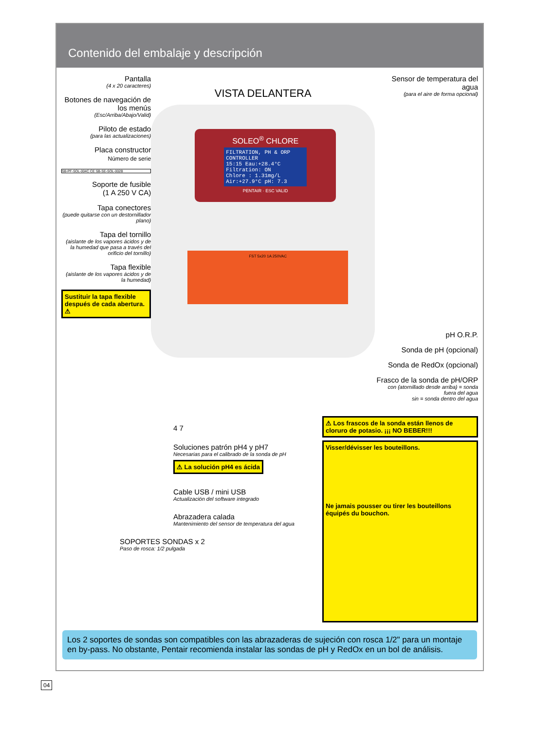Contenido del embalaje y descripción
Pantalla
(4 x 20 caracteres)
Botones de navegación de los menús
(Esc/Arriba/Abajo/Valid)
Piloto de estado
(para las actualizaciones)
Placa constructor
Número de serie
SB-PF-SOL-004C CE SB-SE-SOL-002B
Soporte de fusible
(1 A 250 V CA)
Tapa conectores
(puede quitarse con un destornillador plano)
Tapa del tornillo
(aislante de los vapores ácidos y de la humedad que pasa a través del orificio del tornillo)
Tapa flexible
(aislante de los vapores ácidos y de la humedad)
Sustituir la tapa flexible después de cada abertura. ⚠
VISTA DELANTERA
SOLEO<sup>®</sup> CHLORE
FILTRATION, PH & ORP CONTROLLER
15:15 Eau:+28.4°C
Filtration: ON
Chlore : 1.31mg/L
Air:+27.9°C pH: 7.3
PENTAIR · ESC VALID
FST 5x20 1A 250VAC
Sensor de temperatura del agua
(para el aire de forma opcional)
pH O.R.P.
Sonda de pH (opcional)
Sonda de RedOx (opcional)
Frasco de la sonda de pH/ORP
con (atornillado desde arriba) = sonda fuera del agua
sin = sonda dentro del agua
4 7
Soluciones patrón pH4 y pH7
Necesarias para el calibrado de la sonda de pH
⚠ La solución pH4 es ácida
Cable USB / mini USB
Actualización del software integrado
Abrazadera calada
Mantenimiento del sensor de temperatura del agua
SOPORTES SONDAS x 2
Paso de rosca: 1/2 pulgada
⚠ Los frascos de la sonda están llenos de cloruro de potasio. ¡¡¡ NO BEBER!!!
Visser/dévisser les bouteillons.
Ne jamais pousser ou tirer les bouteillons équipés du bouchon.
Los 2 soportes de sondas son compatibles con las abrazaderas de sujeción con rosca 1/2" para un montaje en by-pass. No obstante, Pentair recomienda instalar las sondas de pH y RedOx en un bol de análisis.
04